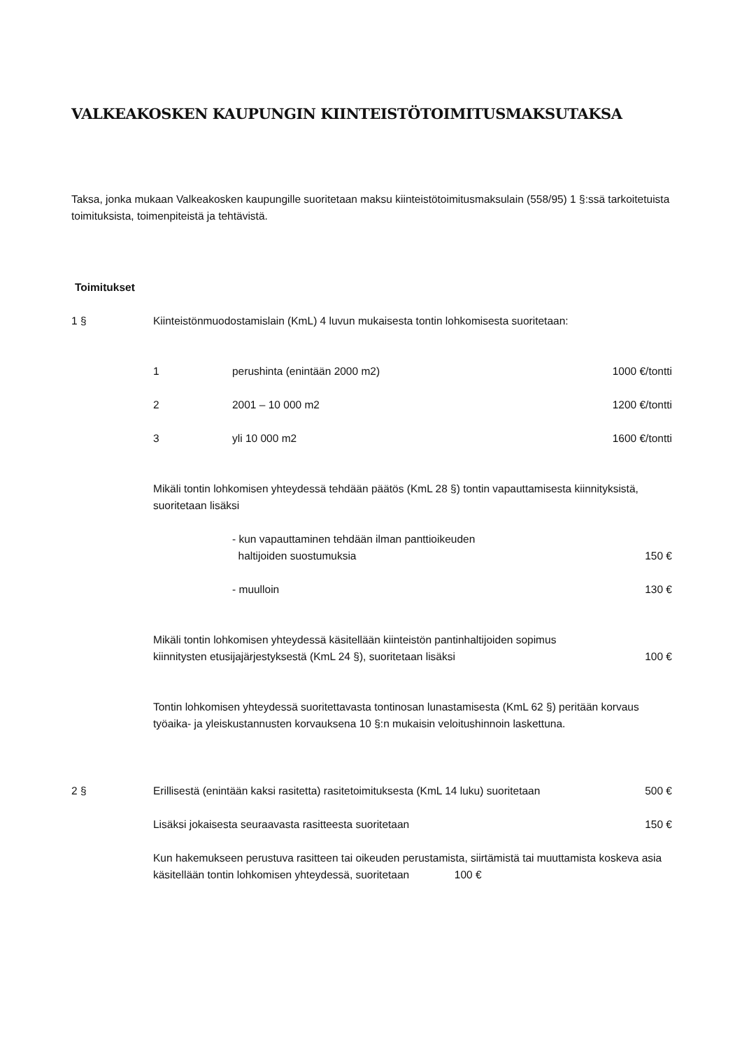VALKEAKOSKEN KAUPUNGIN KIINTEISTÖTOIMITUSMAKSUTAKSA
Taksa, jonka mukaan Valkeakosken kaupungille suoritetaan maksu kiinteistötoimitusmaksulain (558/95) 1 §:ssä tarkoitetuista toimituksista, toimenpiteistä ja tehtävistä.
Toimitukset
1 § Kiinteistönmuodostamislain (KmL) 4 luvun mukaisesta tontin lohkomisesta suoritetaan:
1 perushinta (enintään 2000 m2) 1000 €/tontti
2 2001 – 10 000 m2 1200 €/tontti
3 yli 10 000 m2 1600 €/tontti
Mikäli tontin lohkomisen yhteydessä tehdään päätös (KmL 28 §) tontin vapauttamisesta kiinnityksistä, suoritetaan lisäksi
- kun vapauttaminen tehdään ilman panttioikeuden
haltijoiden suostumuksia
150 €
- muulloin 130 €
Mikäli tontin lohkomisen yhteydessä käsitellään kiinteistön pantinhaltijoiden sopimus kiinnitysten etusijajärjestyksestä (KmL 24 §), suoritetaan lisäksi
100 €
Tontin lohkomisen yhteydessä suoritettavasta tontinosan lunastamisesta (KmL 62 §) peritään korvaus työaika- ja yleiskustannusten korvauksena 10 §:n mukaisin veloitushinnoin laskettuna.
2 § Erillisestä (enintään kaksi rasitetta) rasitetoimituksesta (KmL 14 luku) suoritetaan
500 €
Lisäksi jokaisesta seuraavasta rasitteesta suoritetaan
150 €
Kun hakemukseen perustuva rasitteen tai oikeuden perustamista, siirtämistä tai muuttamista koskeva asia käsitellään tontin lohkomisen yhteydessä, suoritetaan 100 €